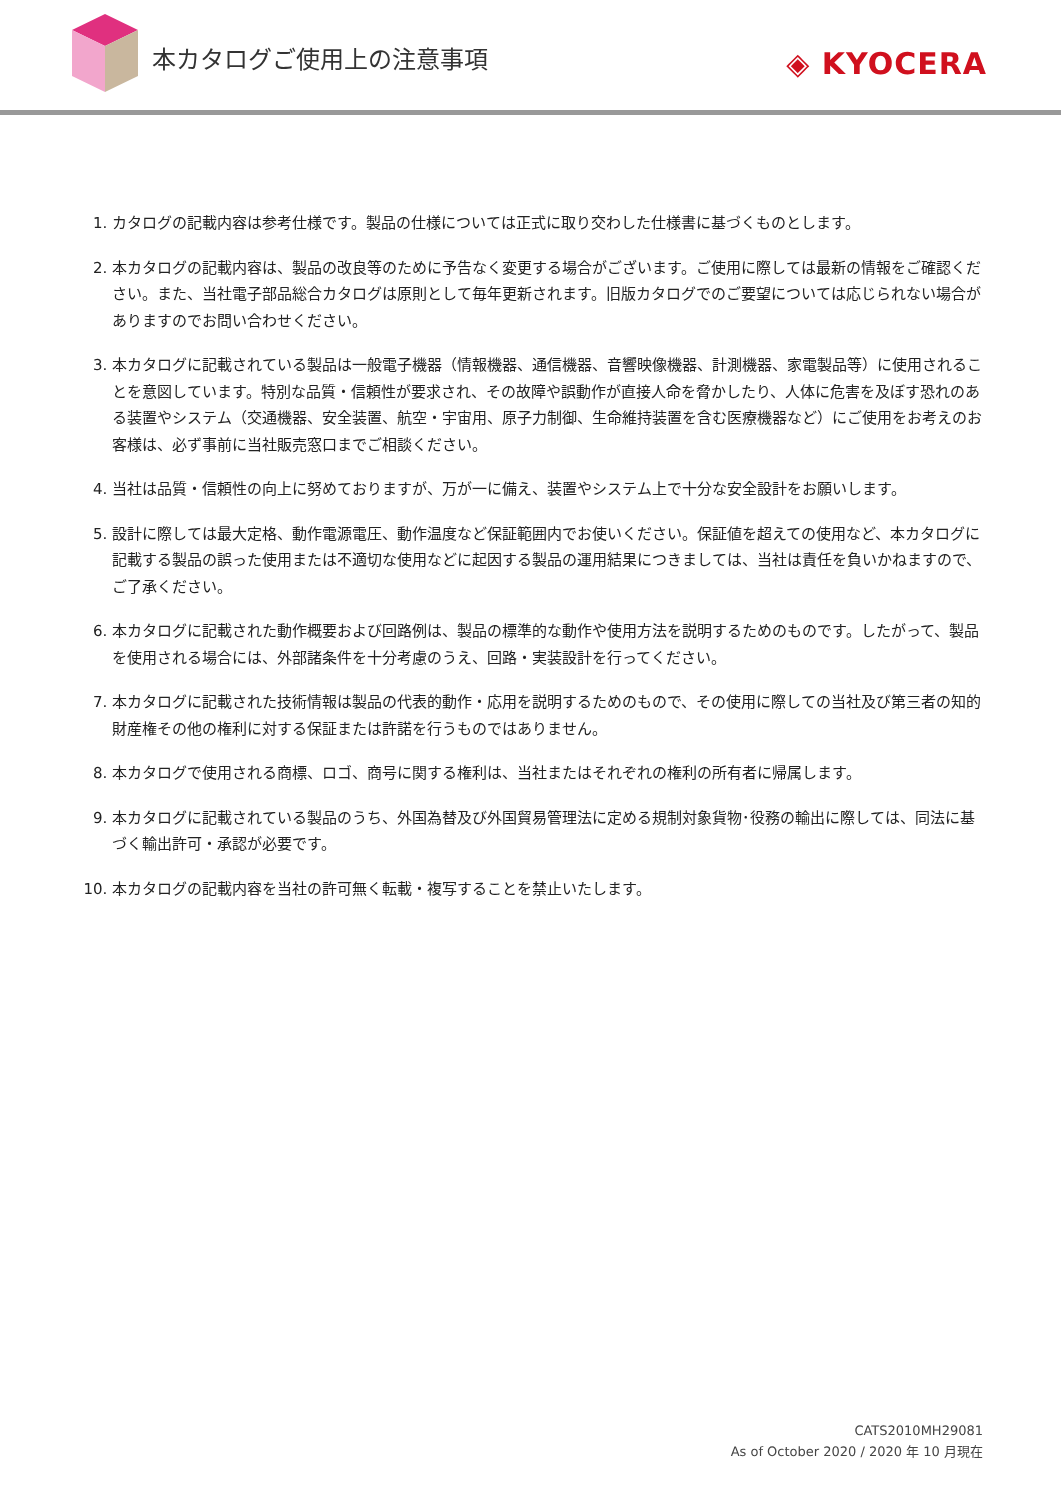本カタログご使用上の注意事項 ◈ KYOCERA
1. カタログの記載内容は参考仕様です。製品の仕様については正式に取り交わした仕様書に基づくものとします。
2. 本カタログの記載内容は、製品の改良等のために予告なく変更する場合がございます。ご使用に際しては最新の情報をご確認ください。また、当社電子部品総合カタログは原則として毎年更新されます。旧版カタログでのご要望については応じられない場合がありますのでお問い合わせください。
3. 本カタログに記載されている製品は一般電子機器（情報機器、通信機器、音響映像機器、計測機器、家電製品等）に使用されることを意図しています。特別な品質・信頼性が要求され、その故障や誤動作が直接人命を脅かしたり、人体に危害を及ぼす恐れのある装置やシステム（交通機器、安全装置、航空・宇宙用、原子力制御、生命維持装置を含む医療機器など）にご使用をお考えのお客様は、必ず事前に当社販売窓口までご相談ください。
4. 当社は品質・信頼性の向上に努めておりますが、万が一に備え、装置やシステム上で十分な安全設計をお願いします。
5. 設計に際しては最大定格、動作電源電圧、動作温度など保証範囲内でお使いください。保証値を超えての使用など、本カタログに記載する製品の誤った使用または不適切な使用などに起因する製品の運用結果につきましては、当社は責任を負いかねますので、ご了承ください。
6. 本カタログに記載された動作概要および回路例は、製品の標準的な動作や使用方法を説明するためのものです。したがって、製品を使用される場合には、外部諸条件を十分考慮のうえ、回路・実装設計を行ってください。
7. 本カタログに記載された技術情報は製品の代表的動作・応用を説明するためのもので、その使用に際しての当社及び第三者の知的財産権その他の権利に対する保証または許諾を行うものではありません。
8. 本カタログで使用される商標、ロゴ、商号に関する権利は、当社またはそれぞれの権利の所有者に帰属します。
9. 本カタログに記載されている製品のうち、外国為替及び外国貿易管理法に定める規制対象貨物･役務の輸出に際しては、同法に基づく輸出許可・承認が必要です。
10. 本カタログの記載内容を当社の許可無く転載・複写することを禁止いたします。
CATS2010MH29081
As of October 2020 / 2020 年 10 月現在